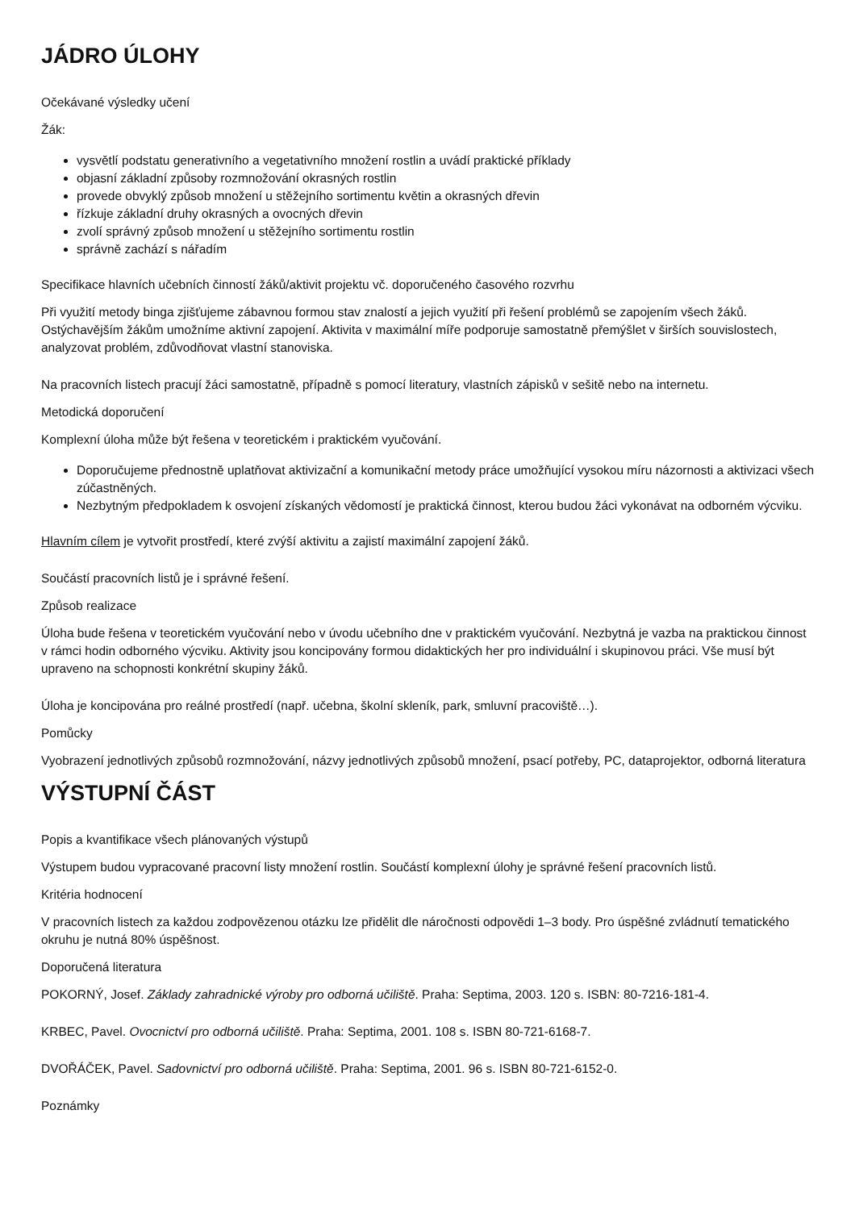JÁDRO ÚLOHY
Očekávané výsledky učení
Žák:
vysvětlí podstatu generativního a vegetativního množení rostlin a uvádí praktické příklady
objasní základní způsoby rozmnožování okrasných rostlin
provede obvyklý způsob množení u stěžejního sortimentu květin a okrasných dřevin
řízkuje základní druhy okrasných a ovocných dřevin
zvolí správný způsob množení u stěžejního sortimentu rostlin
správně zachází s nářadím
Specifikace hlavních učebních činností žáků/aktivit projektu vč. doporučeného časového rozvrhu
Při využití metody binga zjišťujeme zábavnou formou stav znalostí a jejich využití při řešení problémů se zapojením všech žáků. Ostýchavějším žákům umožníme aktivní zapojení. Aktivita v maximální míře podporuje samostatně přemýšlet v širších souvislostech, analyzovat problém, zdůvodňovat vlastní stanoviska.
Na pracovních listech pracují žáci samostatně, případně s pomocí literatury, vlastních zápisků v sešitě nebo na internetu.
Metodická doporučení
Komplexní úloha může být řešena v teoretickém i praktickém vyučování.
Doporučujeme přednostně uplatňovat aktivizační a komunikační metody práce umožňující vysokou míru názornosti a aktivizaci všech zúčastněných.
Nezbytným předpokladem k osvojení získaných vědomostí je praktická činnost, kterou budou žáci vykonávat na odborném výcviku.
Hlavním cílem je vytvořit prostředí, které zvýší aktivitu a zajistí maximální zapojení žáků.
Součástí pracovních listů je i správné řešení.
Způsob realizace
Úloha bude řešena v teoretickém vyučování nebo v úvodu učebního dne v praktickém vyučování. Nezbytná je vazba na praktickou činnost v rámci hodin odborného výcviku. Aktivity jsou koncipovány formou didaktických her pro individuální i skupinovou práci. Vše musí být upraveno na schopnosti konkrétní skupiny žáků.
Úloha je koncipována pro reálné prostředí (např. učebna, školní skleník, park, smluvní pracoviště…).
Pomůcky
Vyobrazení jednotlivých způsobů rozmnožování, názvy jednotlivých způsobů množení, psací potřeby, PC, dataprojektor, odborná literatura
VÝSTUPNÍ ČÁST
Popis a kvantifikace všech plánovaných výstupů
Výstupem budou vypracované pracovní listy množení rostlin. Součástí komplexní úlohy je správné řešení pracovních listů.
Kritéria hodnocení
V pracovních listech za každou zodpovězenou otázku lze přidělit dle náročnosti odpovědi 1–3 body. Pro úspěšné zvládnutí tematického okruhu je nutná 80% úspěšnost.
Doporučená literatura
POKORNÝ, Josef. Základy zahradnické výroby pro odborná učiliště. Praha: Septima, 2003. 120 s. ISBN: 80-7216-181-4.
KRBEC, Pavel. Ovocnictví pro odborná učiliště. Praha: Septima, 2001. 108 s. ISBN 80-721-6168-7.
DVOŘÁČEK, Pavel. Sadovnictví pro odborná učiliště. Praha: Septima, 2001. 96 s. ISBN 80-721-6152-0.
Poznámky